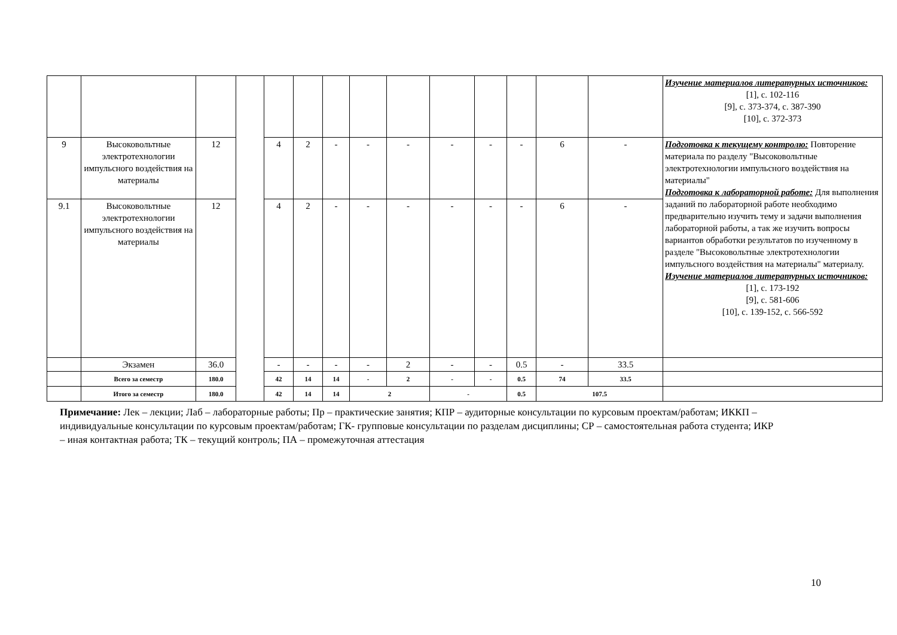| | | | | | | | | | | | | | | Изучение материалов литературных источников: [1], с. 102-116 [9], с. 373-374, с. 387-390 [10], с. 372-373 |
| 9 | Высоковольтные электротехнологии импульсного воздействия на материалы | 12 | | 4 | 2 | - | - | - | - | - | - | 6 | - | Подготовка к текущему контролю: Повторение материала по разделу "Высоковольтные электротехнологии импульсного воздействия на материалы" Подготовка к лабораторной работе: Для выполнения заданий по лабораторной работе необходимо предварительно изучить тему и задачи выполнения лабораторной работы, а так же изучить вопросы вариантов обработки результатов по изученному в разделе "Высоковольтные электротехнологии импульсного воздействия на материалы" материалу. Изучение материалов литературных источников: [1], с. 173-192 [9], с. 581-606 [10], с. 139-152, с. 566-592 |
| 9.1 | Высоковольтные электротехнологии импульсного воздействия на материалы | 12 | | 4 | 2 | - | - | - | - | - | - | 6 | - | |
| | Экзамен | 36.0 | | - | - | - | - | 2 | - | - | 0.5 | - | 33.5 | |
| | Всего за семестр | 180.0 | | 42 | 14 | 14 | - | 2 | - | - | 0.5 | 74 | 33.5 | |
| | Итого за семестр | 180.0 | | 42 | 14 | 14 | 2 | | - | | 0.5 | 107.5 | | |
Примечание: Лек – лекции; Лаб – лабораторные работы; Пр – практические занятия; КПР – аудиторные консультации по курсовым проектам/работам; ИККП – индивидуальные консультации по курсовым проектам/работам; ГК- групповые консультации по разделам дисциплины; СР – самостоятельная работа студента; ИКР – иная контактная работа; ТК – текущий контроль; ПА – промежуточная аттестация
10